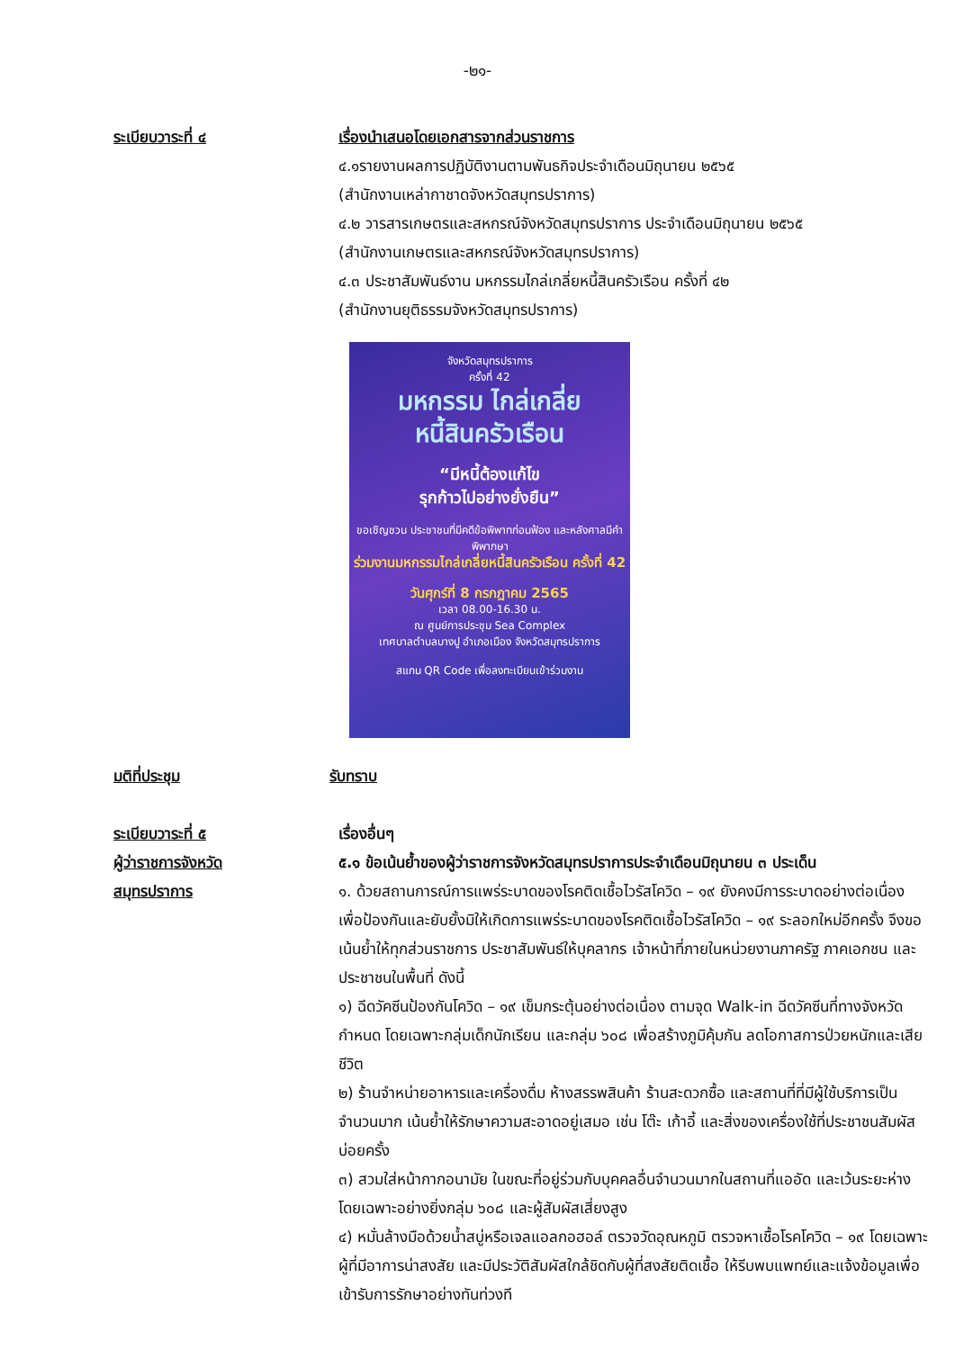-๒๑-
ระเบียบวาระที่ ๔ เรื่องนำเสนอโดยเอกสารจากส่วนราชการ
๔.๑รายงานผลการปฏิบัติงานตามพันธกิจประจำเดือนมิถุนายน ๒๕๖๕
(สำนักงานเหล่ากาชาดจังหวัดสมุทรปราการ)
๔.๒ วารสารเกษตรและสหกรณ์จังหวัดสมุทรปราการ ประจำเดือนมิถุนายน ๒๕๖๕
(สำนักงานเกษตรและสหกรณ์จังหวัดสมุทรปราการ)
๔.๓ ประชาสัมพันธ์งาน มหกรรมไกล่เกลี่ยหนี้สินครัวเรือน ครั้งที่ ๔๒
(สำนักงานยุติธรรมจังหวัดสมุทรปราการ)
จังหวัดสมุทรปราการ
ครั้งที่ 42
มหกรรม ไกล่เกลี่ย
หนี้สินครัวเรือน
“มีหนี้ต้องแก้ไข
รุกก้าวไปอย่างยั่งยืน”
ขอเชิญชวน ประชาชนที่มีคดีข้อพิพาทก่อนฟ้อง และหลังศาลมีคำพิพากษา
ร่วมงานมหกรรมไกล่เกลี่ยหนี้สินครัวเรือน ครั้งที่ 42
วันศุกร์ที่ 8 กรกฎาคม 2565
เวลา 08.00-16.30 น.
ณ ศูนย์การประชุม Sea Complex
เทศบาลตำบลบางปู อำเภอเมือง จังหวัดสมุทรปราการ
สแกน QR Code เพื่อลงทะเบียนเข้าร่วมงาน
มติที่ประชุม รับทราบ
ระเบียบวาระที่ ๕
ผู้ว่าราชการจังหวัด
สมุทรปราการ
เรื่องอื่นๆ
๕.๑ ข้อเน้นย้ำของผู้ว่าราชการจังหวัดสมุทรปราการประจำเดือนมิถุนายน ๓ ประเด็น
๑. ด้วยสถานการณ์การแพร่ระบาดของโรคติดเชื้อไวรัสโควิด – ๑๙ ยังคงมีการระบาดอย่างต่อเนื่อง เพื่อป้องกันและยับยั้งมิให้เกิดการแพร่ระบาดของโรคติดเชื้อไวรัสโควิด – ๑๙ ระลอกใหม่อีกครั้ง จึงขอเน้นย้ำให้ทุกส่วนราชการ ประชาสัมพันธ์ให้บุคลากร เจ้าหน้าที่ภายในหน่วยงานภาครัฐ ภาคเอกชน และประชาชนในพื้นที่ ดังนี้
๑) ฉีดวัคซีนป้องกันโควิด – ๑๙ เข็มกระตุ้นอย่างต่อเนื่อง ตามจุด Walk-in ฉีดวัคซีนที่ทางจังหวัดกำหนด โดยเฉพาะกลุ่มเด็กนักเรียน และกลุ่ม ๖๐๘ เพื่อสร้างภูมิคุ้มกัน ลดโอกาสการป่วยหนักและเสียชีวิต
๒) ร้านจำหน่ายอาหารและเครื่องดื่ม ห้างสรรพสินค้า ร้านสะดวกซื้อ และสถานที่ที่มีผู้ใช้บริการเป็นจำนวนมาก เน้นย้ำให้รักษาความสะอาดอยู่เสมอ เช่น โต๊ะ เก้าอี้ และสิ่งของเครื่องใช้ที่ประชาชนสัมผัสบ่อยครั้ง
๓) สวมใส่หน้ากากอนามัย ในขณะที่อยู่ร่วมกับบุคคลอื่นจำนวนมากในสถานที่แออัด และเว้นระยะห่าง โดยเฉพาะอย่างยิ่งกลุ่ม ๖๐๘ และผู้สัมผัสเสี่ยงสูง
๔) หมั่นล้างมือด้วยน้ำสบู่หรือเจลแอลกอฮอล์ ตรวจวัดอุณหภูมิ ตรวจหาเชื้อโรคโควิด – ๑๙ โดยเฉพาะผู้ที่มีอาการน่าสงสัย และมีประวัติสัมผัสใกล้ชิดกับผู้ที่สงสัยติดเชื้อ ให้รีบพบแพทย์และแจ้งข้อมูลเพื่อเข้ารับการรักษาอย่างทันท่วงที